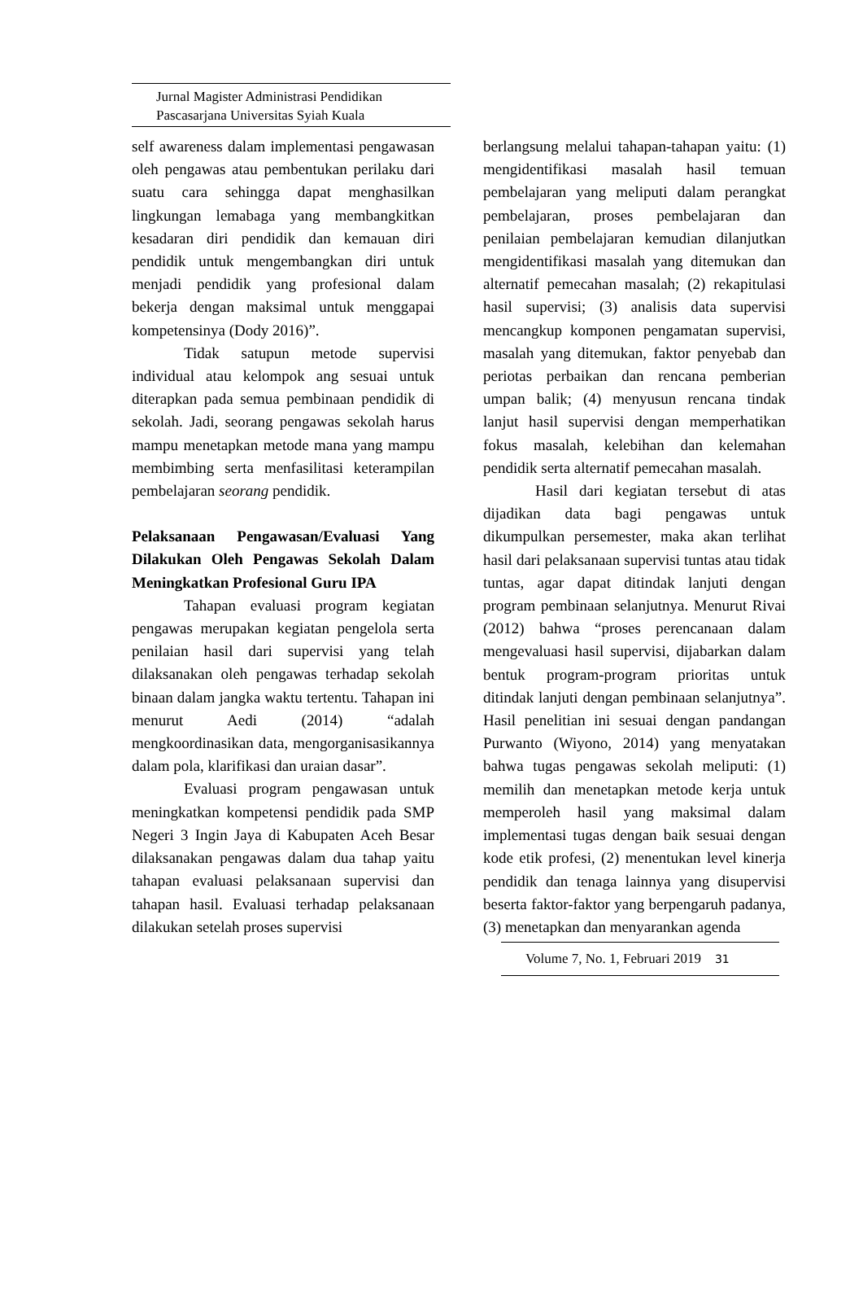Jurnal Magister Administrasi Pendidikan
Pascasarjana Universitas Syiah Kuala
self awareness dalam implementasi pengawasan oleh pengawas atau pembentukan perilaku dari suatu cara sehingga dapat menghasilkan lingkungan lemabaga yang membangkitkan kesadaran diri pendidik dan kemauan diri pendidik untuk mengembangkan diri untuk menjadi pendidik yang profesional dalam bekerja dengan maksimal untuk menggapai kompetensinya (Dody 2016)”.
Tidak satupun metode supervisi individual atau kelompok ang sesuai untuk diterapkan pada semua pembinaan pendidik di sekolah. Jadi, seorang pengawas sekolah harus mampu menetapkan metode mana yang mampu membimbing serta menfasilitasi keterampilan pembelajaran seorang pendidik.
Pelaksanaan Pengawasan/Evaluasi Yang Dilakukan Oleh Pengawas Sekolah Dalam Meningkatkan Profesional Guru IPA
Tahapan evaluasi program kegiatan pengawas merupakan kegiatan pengelola serta penilaian hasil dari supervisi yang telah dilaksanakan oleh pengawas terhadap sekolah binaan dalam jangka waktu tertentu. Tahapan ini menurut Aedi (2014) “adalah mengkoordinasikan data, mengorganisasikannya dalam pola, klarifikasi dan uraian dasar”.
Evaluasi program pengawasan untuk meningkatkan kompetensi pendidik pada SMP Negeri 3 Ingin Jaya di Kabupaten Aceh Besar dilaksanakan pengawas dalam dua tahap yaitu tahapan evaluasi pelaksanaan supervisi dan tahapan hasil. Evaluasi terhadap pelaksanaan dilakukan setelah proses supervisi
berlangsung melalui tahapan-tahapan yaitu: (1) mengidentifikasi masalah hasil temuan pembelajaran yang meliputi dalam perangkat pembelajaran, proses pembelajaran dan penilaian pembelajaran kemudian dilanjutkan mengidentifikasi masalah yang ditemukan dan alternatif pemecahan masalah; (2) rekapitulasi hasil supervisi; (3) analisis data supervisi mencangkup komponen pengamatan supervisi, masalah yang ditemukan, faktor penyebab dan periotas perbaikan dan rencana pemberian umpan balik; (4) menyusun rencana tindak lanjut hasil supervisi dengan memperhatikan fokus masalah, kelebihan dan kelemahan pendidik serta alternatif pemecahan masalah.
Hasil dari kegiatan tersebut di atas dijadikan data bagi pengawas untuk dikumpulkan persemester, maka akan terlihat hasil dari pelaksanaan supervisi tuntas atau tidak tuntas, agar dapat ditindak lanjuti dengan program pembinaan selanjutnya. Menurut Rivai (2012) bahwa “proses perencanaan dalam mengevaluasi hasil supervisi, dijabarkan dalam bentuk program-program prioritas untuk ditindak lanjuti dengan pembinaan selanjutnya”. Hasil penelitian ini sesuai dengan pandangan Purwanto (Wiyono, 2014) yang menyatakan bahwa tugas pengawas sekolah meliputi: (1) memilih dan menetapkan metode kerja untuk memperoleh hasil yang maksimal dalam implementasi tugas dengan baik sesuai dengan kode etik profesi, (2) menentukan level kinerja pendidik dan tenaga lainnya yang disupervisi beserta faktor-faktor yang berpengaruh padanya, (3) menetapkan dan menyarankan agenda
Volume 7, No. 1, Februari 2019 31